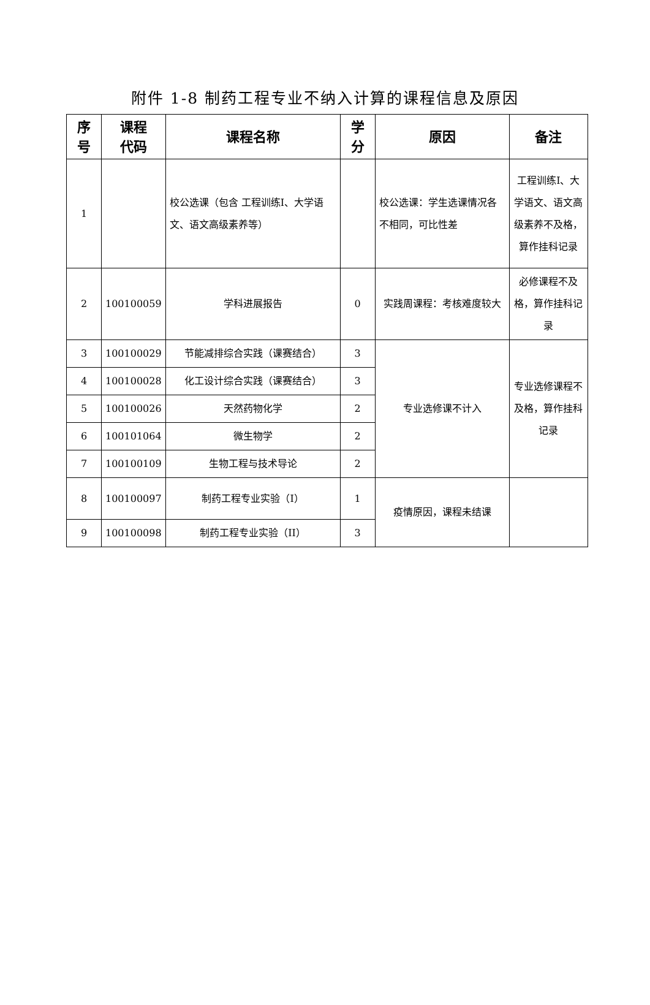附件 1-8 制药工程专业不纳入计算的课程信息及原因
| 序 号 | 课程 代码 | 课程名称 | 学 分 | 原因 | 备注 |
| --- | --- | --- | --- | --- | --- |
| 1 | | 校公选课（包含 工程训练Ⅰ、大学语文、语文高级素养等） | | 校公选课：学生选课情况各不相同，可比性差 | 工程训练Ⅰ、大学语文、语文高级素养不及格，算作挂科记录 |
| 2 | 100100059 | 学科进展报告 | 0 | 实践周课程：考核难度较大 | 必修课程不及格，算作挂科记录 |
| 3 | 100100029 | 节能减排综合实践（课赛结合） | 3 | 专业选修课不计入 | 专业选修课程不及格，算作挂科记录 |
| 4 | 100100028 | 化工设计综合实践（课赛结合） | 3 | | |
| 5 | 100100026 | 天然药物化学 | 2 | | |
| 6 | 100101064 | 微生物学 | 2 | | |
| 7 | 100100109 | 生物工程与技术导论 | 2 | | |
| 8 | 100100097 | 制药工程专业实验（I） | 1 | 疫情原因，课程未结课 | |
| 9 | 100100098 | 制药工程专业实验（II） | 3 | | |